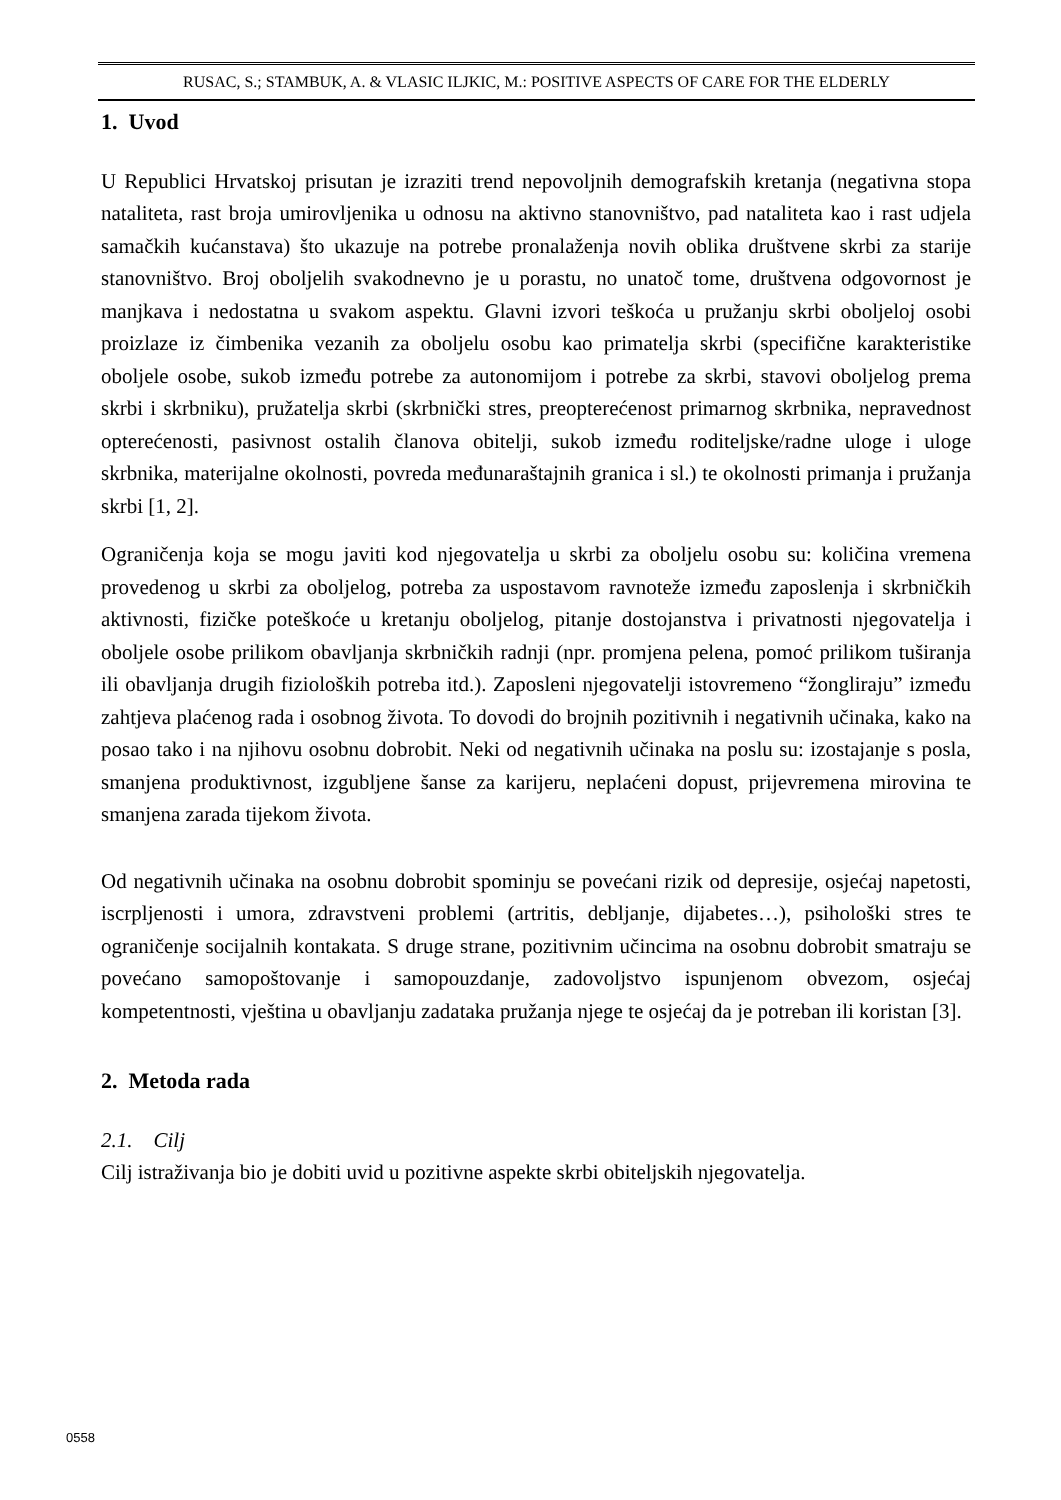RUSAC, S.; STAMBUK, A. & VLASIC ILJKIC, M.: POSITIVE ASPECTS OF CARE FOR THE ELDERLY
1. Uvod
U Republici Hrvatskoj prisutan je izraziti trend nepovoljnih demografskih kretanja (negativna stopa nataliteta, rast broja umirovljenika u odnosu na aktivno stanovništvo, pad nataliteta kao i rast udjela samačkih kućanstava) što ukazuje na potrebe pronalaženja novih oblika društvene skrbi za starije stanovništvo. Broj oboljelih svakodnevno je u porastu, no unatoč tome, društvena odgovornost je manjkava i nedostatna u svakom aspektu. Glavni izvori teškoća u pružanju skrbi oboljeloj osobi proizlaze iz čimbenika vezanih za oboljelu osobu kao primatelja skrbi (specifične karakteristike oboljele osobe, sukob između potrebe za autonomijom i potrebe za skrbi, stavovi oboljelog prema skrbi i skrbniku), pružatelja skrbi (skrbnički stres, preopterećenost primarnog skrbnika, nepravednost opterećenosti, pasivnost ostalih članova obitelji, sukob između roditeljske/radne uloge i uloge skrbnika, materijalne okolnosti, povreda međunaraštajnih granica i sl.) te okolnosti primanja i pružanja skrbi [1, 2].
Ograničenja koja se mogu javiti kod njegovatelja u skrbi za oboljelu osobu su: količina vremena provedenog u skrbi za oboljelog, potreba za uspostavom ravnoteže između zaposlenja i skrbničkih aktivnosti, fizičke poteškoće u kretanju oboljelog, pitanje dostojanstva i privatnosti njegovatelja i oboljele osobe prilikom obavljanja skrbničkih radnji (npr. promjena pelena, pomoć prilikom tuširanja ili obavljanja drugih fizioloških potreba itd.). Zaposleni njegovatelji istovremeno “žongliraju” između zahtjeva plaćenog rada i osobnog života. To dovodi do brojnih pozitivnih i negativnih učinaka, kako na posao tako i na njihovu osobnu dobrobit. Neki od negativnih učinaka na poslu su: izostajanje s posla, smanjena produktivnost, izgubljene šanse za karijeru, neplaćeni dopust, prijevremena mirovina te smanjena zarada tijekom života.
Od negativnih učinaka na osobnu dobrobit spominju se povećani rizik od depresije, osjećaj napetosti, iscrpljenosti i umora, zdravstveni problemi (artritis, debljanje, dijabetes…), psihološki stres te ograničenje socijalnih kontakata. S druge strane, pozitivnim učincima na osobnu dobrobit smatraju se povećano samopoštovanje i samopouzdanje, zadovoljstvo ispunjenom obvezom, osjećaj kompetentnosti, vještina u obavljanju zadataka pružanja njege te osjećaj da je potreban ili koristan [3].
2. Metoda rada
2.1. Cilj
Cilj istraživanja bio je dobiti uvid u pozitivne aspekte skrbi obiteljskih njegovatelja.
0558